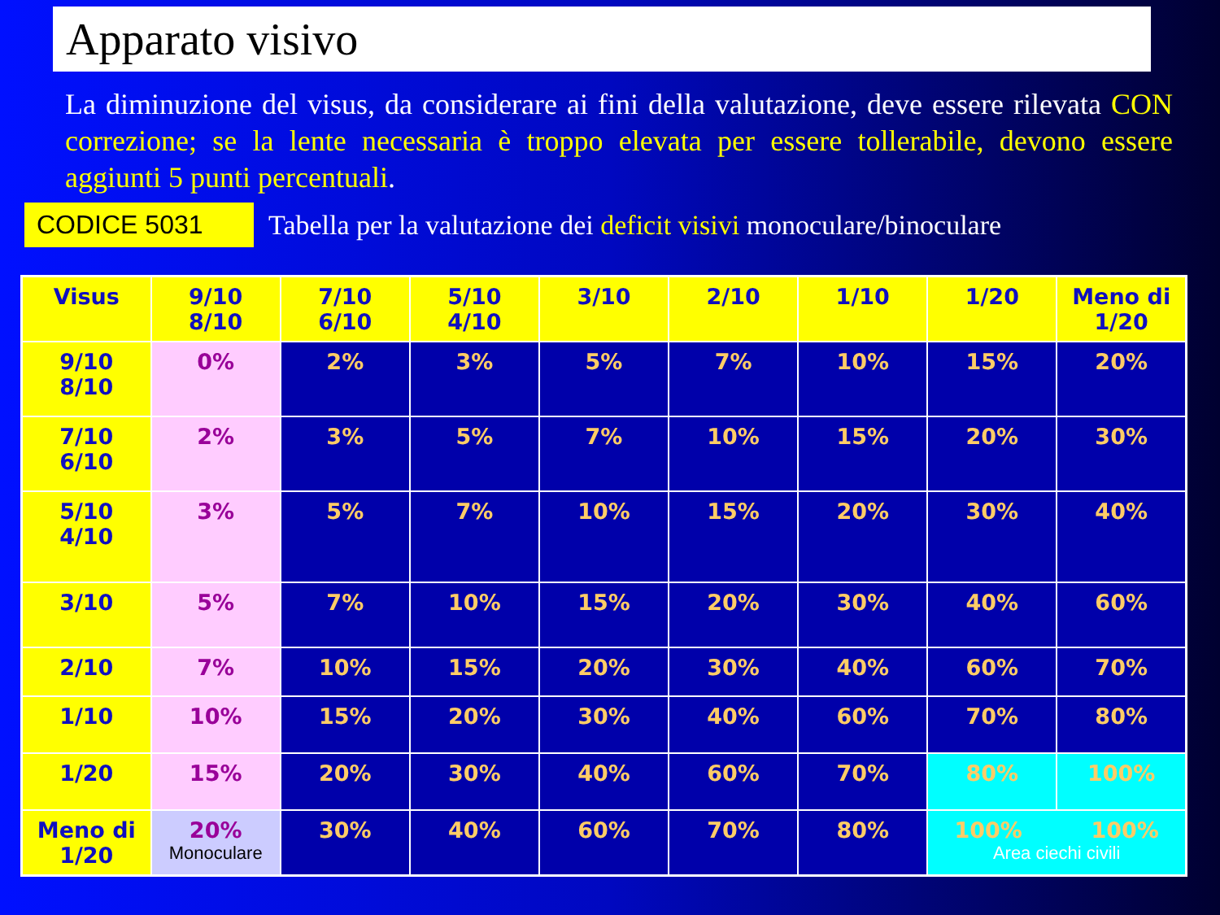Apparato visivo
La diminuzione del visus, da considerare ai fini della valutazione, deve essere rilevata CON correzione; se la lente necessaria è troppo elevata per essere tollerabile, devono essere aggiunti 5 punti percentuali.
CODICE 5031
Tabella per la valutazione dei deficit visivi monoculare/binoculare
| Visus | 9/10 8/10 | 7/10 6/10 | 5/10 4/10 | 3/10 | 2/10 | 1/10 | 1/20 | Meno di 1/20 |
| --- | --- | --- | --- | --- | --- | --- | --- | --- |
| 9/10 8/10 | 0% | 2% | 3% | 5% | 7% | 10% | 15% | 20% |
| 7/10 6/10 | 2% | 3% | 5% | 7% | 10% | 15% | 20% | 30% |
| 5/10 4/10 | 3% | 5% | 7% | 10% | 15% | 20% | 30% | 40% |
| 3/10 | 5% | 7% | 10% | 15% | 20% | 30% | 40% | 60% |
| 2/10 | 7% | 10% | 15% | 20% | 30% | 40% | 60% | 70% |
| 1/10 | 10% | 15% | 20% | 30% | 40% | 60% | 70% | 80% |
| 1/20 | 15% | 20% | 30% | 40% | 60% | 70% | 80% | 100% |
| Meno di 1/20 | 20% Monoculare | 30% | 40% | 60% | 70% | 80% | 100% 100% Area ciechi civili | |